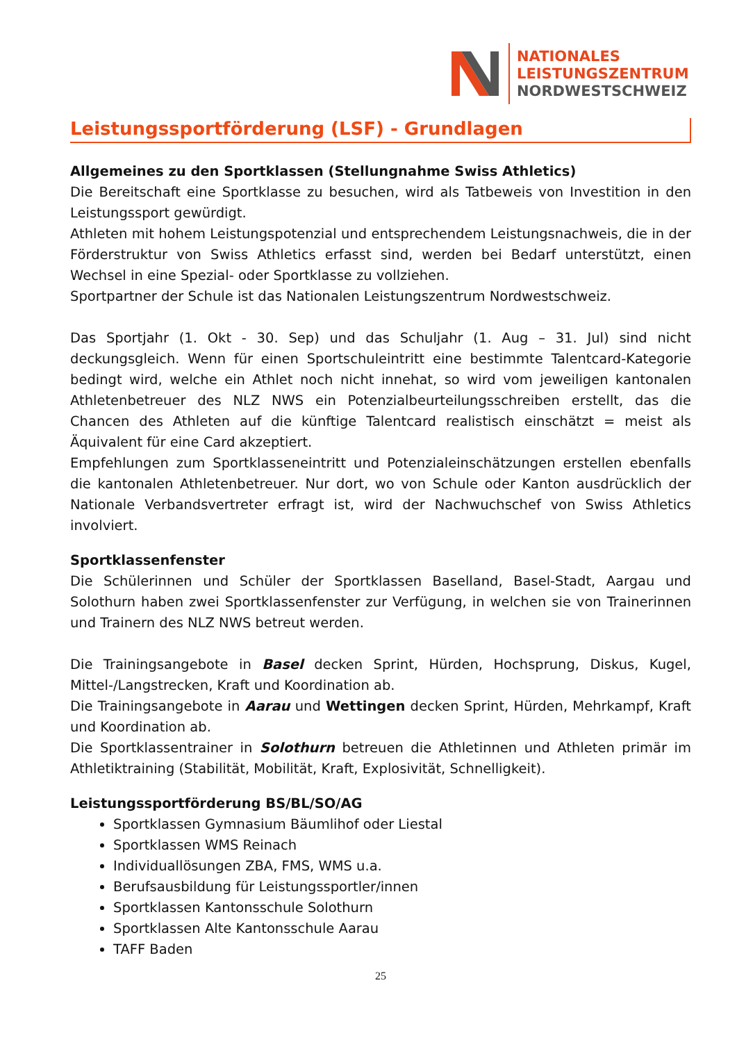NATIONALES
LEISTUNGSZENTRUM
NORDWESTSCHWEIZ
Leistungssportförderung (LSF) - Grundlagen
Allgemeines zu den Sportklassen (Stellungnahme Swiss Athletics)
Die Bereitschaft eine Sportklasse zu besuchen, wird als Tatbeweis von Investition in den Leistungssport gewürdigt.
Athleten mit hohem Leistungspotenzial und entsprechendem Leistungsnachweis, die in der Förderstruktur von Swiss Athletics erfasst sind, werden bei Bedarf unterstützt, einen Wechsel in eine Spezial- oder Sportklasse zu vollziehen.
Sportpartner der Schule ist das Nationalen Leistungszentrum Nordwestschweiz.
Das Sportjahr (1. Okt - 30. Sep) und das Schuljahr (1. Aug – 31. Jul) sind nicht deckungsgleich. Wenn für einen Sportschuleintritt eine bestimmte Talentcard-Kategorie bedingt wird, welche ein Athlet noch nicht innehat, so wird vom jeweiligen kantonalen Athletenbetreuer des NLZ NWS ein Potenzialbeurteilungsschreiben erstellt, das die Chancen des Athleten auf die künftige Talentcard realistisch einschätzt = meist als Äquivalent für eine Card akzeptiert.
Empfehlungen zum Sportklasseneintritt und Potenzialeinschätzungen erstellen ebenfalls die kantonalen Athletenbetreuer. Nur dort, wo von Schule oder Kanton ausdrücklich der Nationale Verbandsvertreter erfragt ist, wird der Nachwuchschef von Swiss Athletics involviert.
Sportklassenfenster
Die Schülerinnen und Schüler der Sportklassen Baselland, Basel-Stadt, Aargau und Solothurn haben zwei Sportklassenfenster zur Verfügung, in welchen sie von Trainerinnen und Trainern des NLZ NWS betreut werden.
Die Trainingsangebote in Basel decken Sprint, Hürden, Hochsprung, Diskus, Kugel, Mittel-/Langstrecken, Kraft und Koordination ab.
Die Trainingsangebote in Aarau und Wettingen decken Sprint, Hürden, Mehrkampf, Kraft und Koordination ab.
Die Sportklassentrainer in Solothurn betreuen die Athletinnen und Athleten primär im Athletiktraining (Stabilität, Mobilität, Kraft, Explosivität, Schnelligkeit).
Leistungssportförderung BS/BL/SO/AG
Sportklassen Gymnasium Bäumlihof oder Liestal
Sportklassen WMS Reinach
Individuallösungen ZBA, FMS, WMS u.a.
Berufsausbildung für Leistungssportler/innen
Sportklassen Kantonsschule Solothurn
Sportklassen Alte Kantonsschule Aarau
TAFF Baden
25